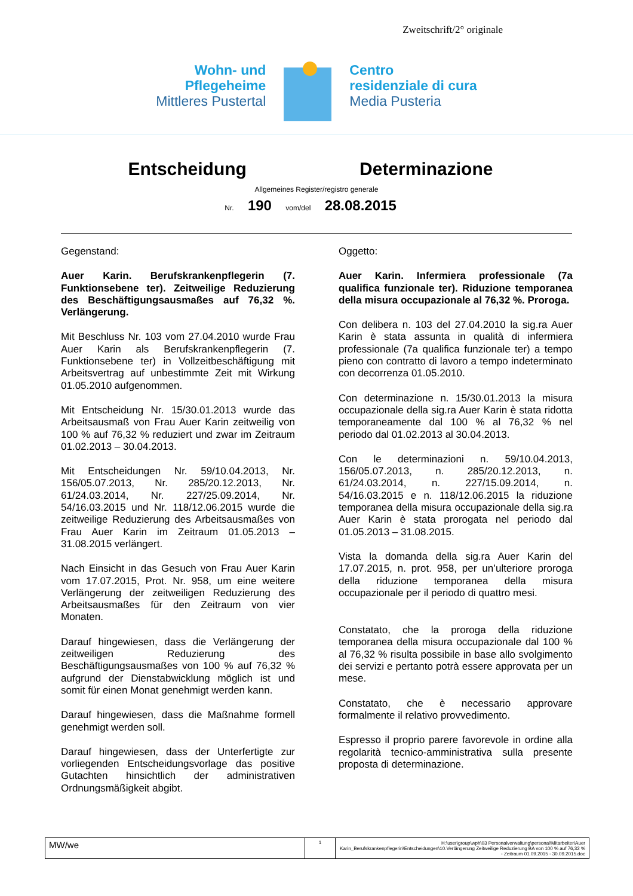Zweitschrift/2° originale
Wohn- und
Pflegeheime
Mittleres Pustertal
Centro
residenziale di cura
Media Pusteria
Entscheidung Determinazione
Allgemeines Register/registro generale
Nr. 190 vom/del 28.08.2015
Gegenstand:
Auer Karin. Berufskrankenpflegerin (7. Funktionsebene ter). Zeitweilige Reduzierung des Beschäftigungsausmaßes auf 76,32 %. Verlängerung.
Mit Beschluss Nr. 103 vom 27.04.2010 wurde Frau Auer Karin als Berufskrankenpflegerin (7. Funktionsebene ter) in Vollzeitbeschäftigung mit Arbeitsvertrag auf unbestimmte Zeit mit Wirkung 01.05.2010 aufgenommen.
Mit Entscheidung Nr. 15/30.01.2013 wurde das Arbeitsausmaß von Frau Auer Karin zeitweilig von 100 % auf 76,32 % reduziert und zwar im Zeitraum 01.02.2013 – 30.04.2013.
Mit Entscheidungen Nr. 59/10.04.2013, Nr. 156/05.07.2013, Nr. 285/20.12.2013, Nr. 61/24.03.2014, Nr. 227/25.09.2014, Nr. 54/16.03.2015 und Nr. 118/12.06.2015 wurde die zeitweilige Reduzierung des Arbeitsausmaßes von Frau Auer Karin im Zeitraum 01.05.2013 – 31.08.2015 verlängert.
Nach Einsicht in das Gesuch von Frau Auer Karin vom 17.07.2015, Prot. Nr. 958, um eine weitere Verlängerung der zeitweiligen Reduzierung des Arbeitsausmaßes für den Zeitraum von vier Monaten.
Darauf hingewiesen, dass die Verlängerung der zeitweiligen Reduzierung des Beschäftigungsausmaßes von 100 % auf 76,32 % aufgrund der Dienstabwicklung möglich ist und somit für einen Monat genehmigt werden kann.
Darauf hingewiesen, dass die Maßnahme formell genehmigt werden soll.
Darauf hingewiesen, dass der Unterfertigte zur vorliegenden Entscheidungsvorlage das positive Gutachten hinsichtlich der administrativen Ordnungsmäßigkeit abgibt.
Oggetto:
Auer Karin. Infermiera professionale (7a qualifica funzionale ter). Riduzione temporanea della misura occupazionale al 76,32 %. Proroga.
Con delibera n. 103 del 27.04.2010 la sig.ra Auer Karin è stata assunta in qualità di infermiera professionale (7a qualifica funzionale ter) a tempo pieno con contratto di lavoro a tempo indeterminato con decorrenza 01.05.2010.
Con determinazione n. 15/30.01.2013 la misura occupazionale della sig.ra Auer Karin è stata ridotta temporaneamente dal 100 % al 76,32 % nel periodo dal 01.02.2013 al 30.04.2013.
Con le determinazioni n. 59/10.04.2013, 156/05.07.2013, n. 285/20.12.2013, n. 61/24.03.2014, n. 227/15.09.2014, n. 54/16.03.2015 e n. 118/12.06.2015 la riduzione temporanea della misura occupazionale della sig.ra Auer Karin è stata prorogata nel periodo dal 01.05.2013 – 31.08.2015.
Vista la domanda della sig.ra Auer Karin del 17.07.2015, n. prot. 958, per un’ulteriore proroga della riduzione temporanea della misura occupazionale per il periodo di quattro mesi.
Constatato, che la proroga della riduzione temporanea della misura occupazionale dal 100 % al 76,32 % risulta possibile in base allo svolgimento dei servizi e pertanto potrà essere approvata per un mese.
Constatato, che è necessario approvare formalmente il relativo provvedimento.
Espresso il proprio parere favorevole in ordine alla regolarità tecnico-amministrativa sulla presente proposta di determinazione.
MW/we
1 H:\user\group\wph\03 Personalverwaltung\personal\Mitarbeiter\Auer Karin_Berufskrankenpflegerin\Entscheidungen\10.Verlängerung Zeitweilige Reduzierung BA von 100 % auf 76,32 % - Zeitraum 01.09.2015 - 30.09.2015.doc